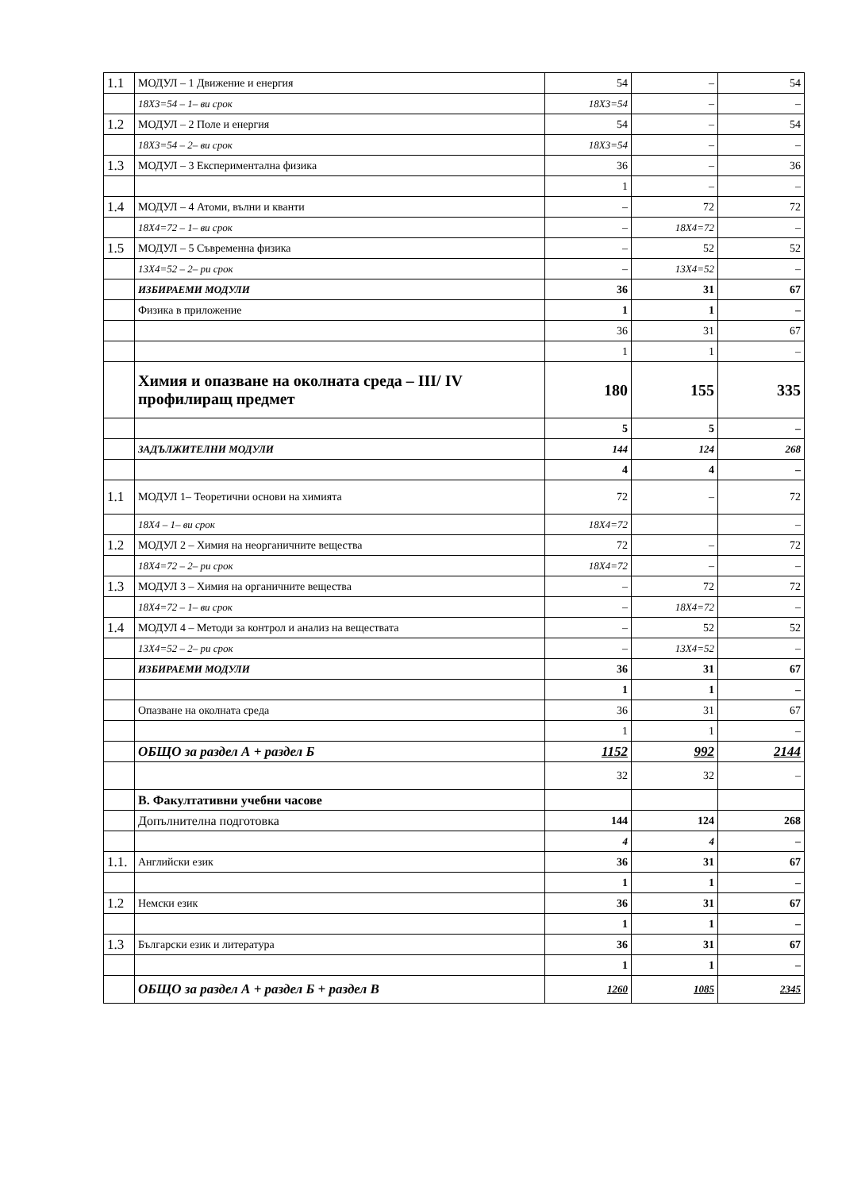| 1.1 | МОДУЛ – 1 Движение и енергия | 54 | – | 54 |
| | 18Х3=54 – 1– ви срок | 18Х3=54 | – | – |
| 1.2 | МОДУЛ – 2 Поле и енергия | 54 | – | 54 |
| | 18Х3=54 – 2– ви срок | 18Х3=54 | – | – |
| 1.3 | МОДУЛ – 3 Експериментална физика | 36 | – | 36 |
| | | 1 | – | – |
| 1.4 | МОДУЛ – 4 Атоми, вълни и кванти | – | 72 | 72 |
| | 18Х4=72 – 1– ви срок | – | 18Х4=72 | – |
| 1.5 | МОДУЛ – 5 Съвременна физика | – | 52 | 52 |
| | 13Х4=52 – 2– ри срок | – | 13Х4=52 | – |
| | ИЗБИРАЕМИ МОДУЛИ | 36 | 31 | 67 |
| | Физика в приложение | 1 | 1 | – |
| | | 36 | 31 | 67 |
| | | 1 | 1 | – |
| | Химия и опазване на околната среда – III/ IV профилиращ предмет | 180 | 155 | 335 |
| | | 5 | 5 | – |
| | ЗАДЪЛЖИТЕЛНИ МОДУЛИ | 144 | 124 | 268 |
| | | 4 | 4 | – |
| 1.1 | МОДУЛ 1– Теоретични основи на химията | 72 | – | 72 |
| | 18Х4 – 1– ви срок | 18Х4=72 | | – |
| 1.2 | МОДУЛ 2 – Химия на неорганичните вещества | 72 | – | 72 |
| | 18Х4=72 – 2– ри срок | 18Х4=72 | – | – |
| 1.3 | МОДУЛ 3 – Химия на органичните вещества | – | 72 | 72 |
| | 18Х4=72 – 1– ви срок | – | 18Х4=72 | – |
| 1.4 | МОДУЛ 4 – Методи за контрол и анализ на веществата | – | 52 | 52 |
| | 13Х4=52 – 2– ри срок | – | 13Х4=52 | – |
| | ИЗБИРАЕМИ МОДУЛИ | 36 | 31 | 67 |
| | | 1 | 1 | – |
| | Опазване на околната среда | 36 | 31 | 67 |
| | | 1 | 1 | – |
| | ОБЩО за раздел А + раздел Б | 1152 | 992 | 2144 |
| | | 32 | 32 | – |
| | В. Факултативни учебни часове | | | |
| | Допълнителна подготовка | 144 | 124 | 268 |
| | | 4 | 4 | – |
| 1.1. | Английски език | 36 | 31 | 67 |
| | | 1 | 1 | – |
| 1.2 | Немски език | 36 | 31 | 67 |
| | | 1 | 1 | – |
| 1.3 | Български език и литература | 36 | 31 | 67 |
| | | 1 | 1 | – |
| | ОБЩО за раздел А + раздел Б + раздел В | 1260 | 1085 | 2345 |